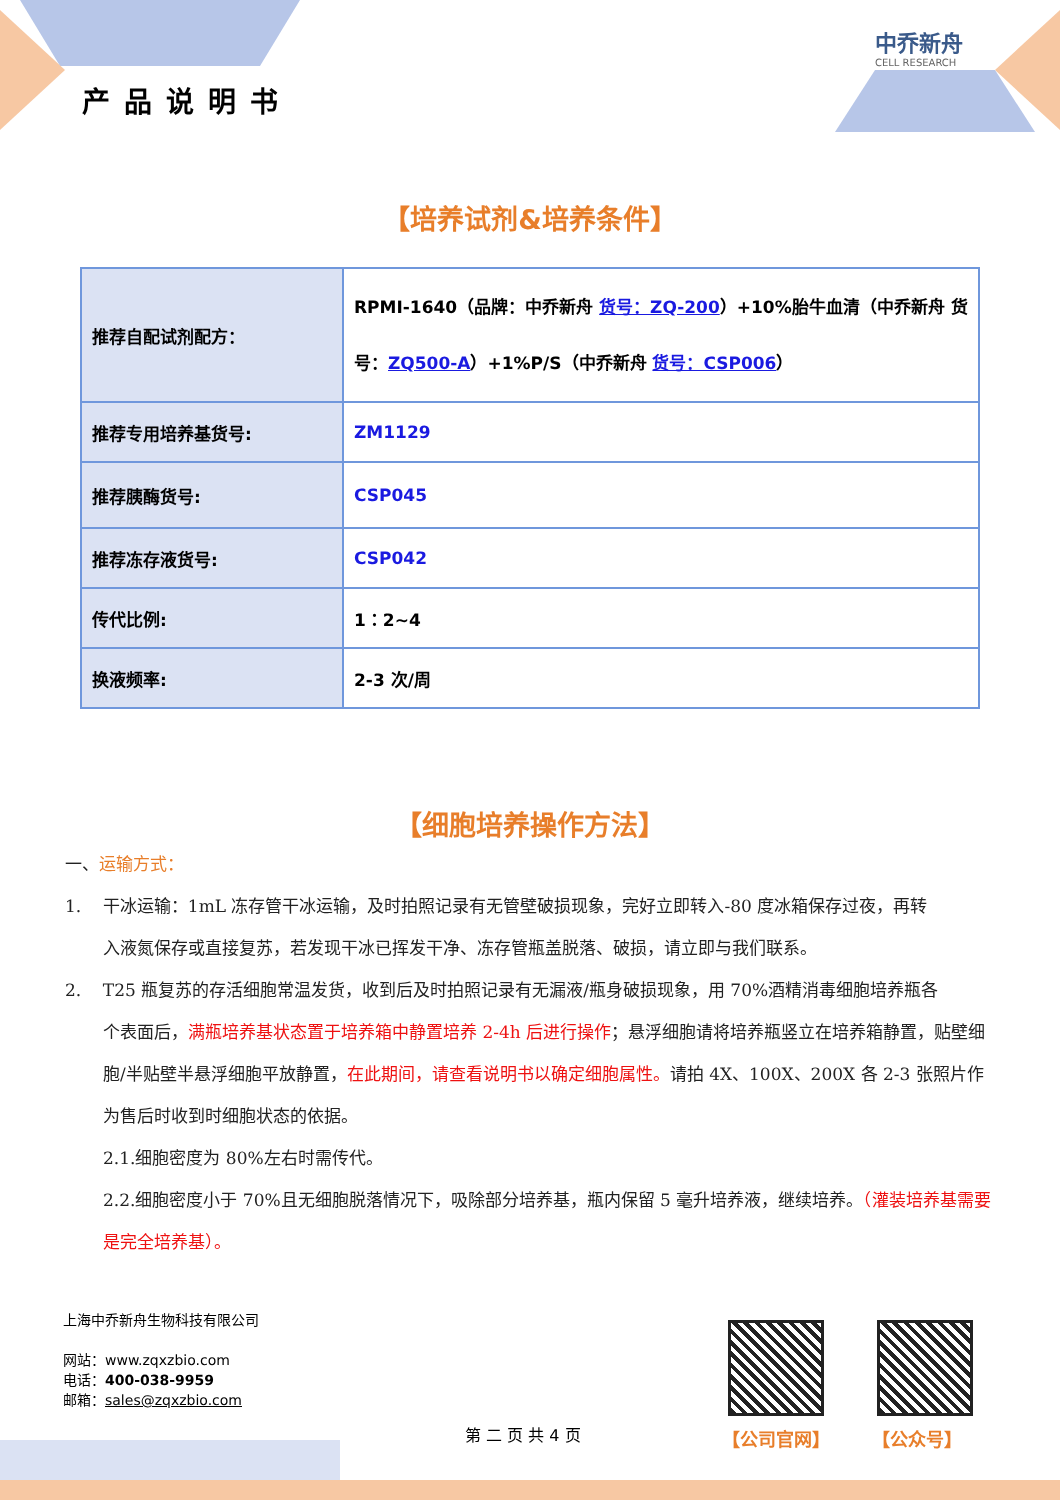产品说明书
中乔新舟
CELL RESEARCH
【培养试剂&培养条件】
| 推荐自配试剂配方： | RPMI-1640（品牌：中乔新舟 货号：ZQ-200 ）+10%胎牛血清（中乔新舟 货号： ZQ500-A ）+1%P/S（中乔新舟 货号：CSP006 ） |
| 推荐专用培养基货号: | ZM1129 |
| 推荐胰酶货号: | CSP045 |
| 推荐冻存液货号: | CSP042 |
| 传代比例: | 1：2~4 |
| 换液频率: | 2-3 次/周 |
【细胞培养操作方法】
一、运输方式：
1. 干冰运输：1mL 冻存管干冰运输，及时拍照记录有无管壁破损现象，完好立即转入-80 度冰箱保存过夜，再转
入液氮保存或直接复苏，若发现干冰已挥发干净、冻存管瓶盖脱落、破损，请立即与我们联系。
2. T25 瓶复苏的存活细胞常温发货，收到后及时拍照记录有无漏液/瓶身破损现象，用 70%酒精消毒细胞培养瓶各
个表面后，满瓶培养基状态置于培养箱中静置培养 2-4h 后进行操作；悬浮细胞请将培养瓶竖立在培养箱静置，贴壁细胞/半贴壁半悬浮细胞平放静置，在此期间，请查看说明书以确定细胞属性。请拍 4X、100X、200X 各 2-3 张照片作为售后时收到时细胞状态的依据。
2.1.细胞密度为 80%左右时需传代。
2.2.细胞密度小于 70%且无细胞脱落情况下，吸除部分培养基，瓶内保留 5 毫升培养液，继续培养。（灌装培养基需要是完全培养基）。
上海中乔新舟生物科技有限公司
网站：www.zqxzbio.com
电话：400-038-9959
邮箱：sales@zqxzbio.com
【公司官网】 【公众号】
第 二 页 共 4 页